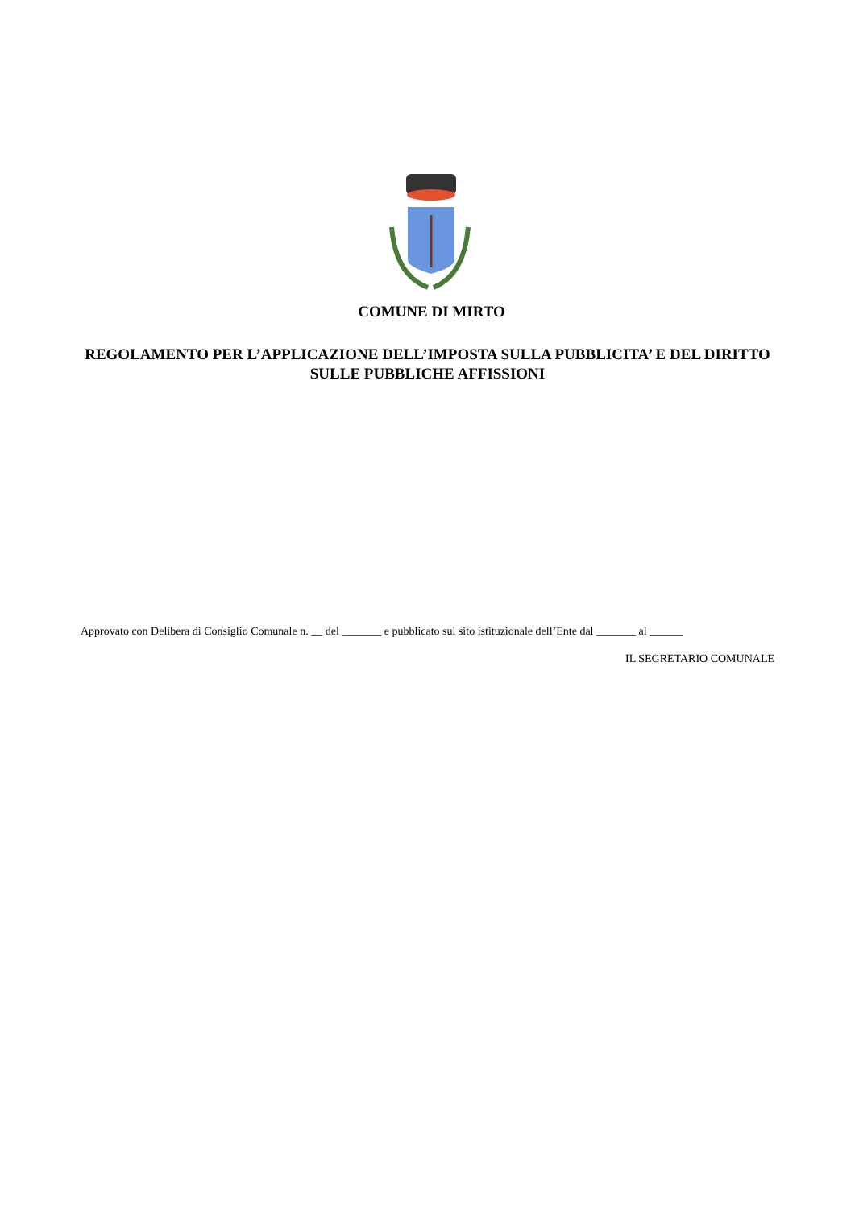COMUNE DI MIRTO
REGOLAMENTO PER L’APPLICAZIONE DELL’IMPOSTA SULLA PUBBLICITA’ E DEL DIRITTO SULLE PUBBLICHE AFFISSIONI
Approvato con Delibera di Consiglio Comunale n. __ del _______ e pubblicato sul sito istituzionale dell’Ente dal _______ al ______
IL SEGRETARIO COMUNALE